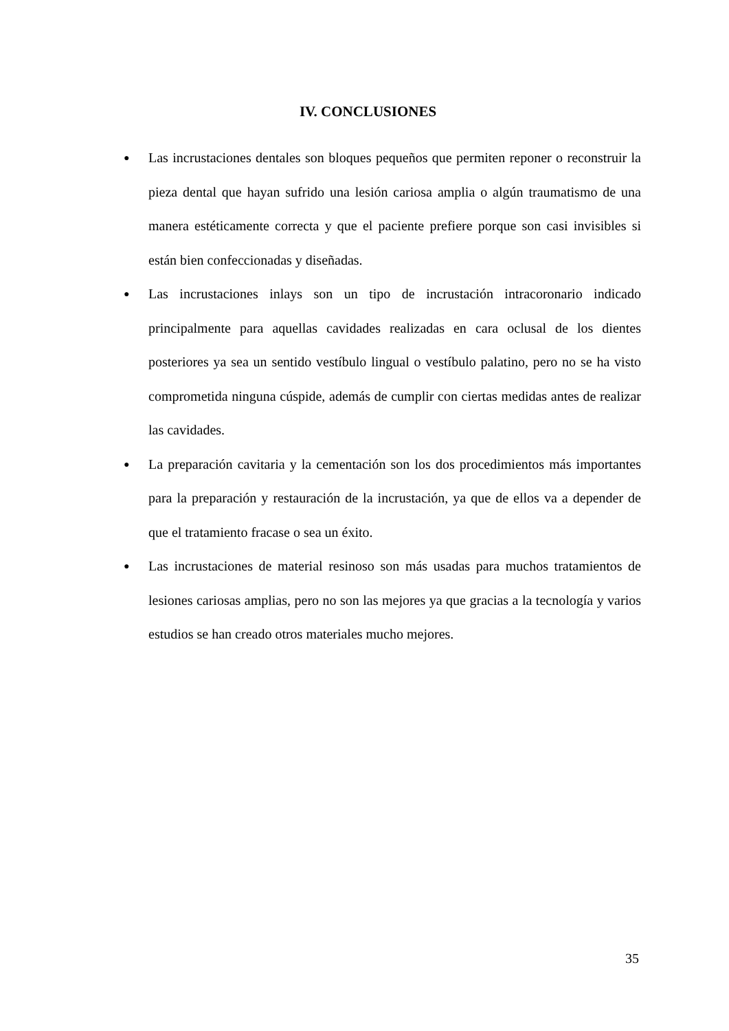IV. CONCLUSIONES
● Las incrustaciones dentales son bloques pequeños que permiten reponer o reconstruir la pieza dental que hayan sufrido una lesión cariosa amplia o algún traumatismo de una manera estéticamente correcta y que el paciente prefiere porque son casi invisibles si están bien confeccionadas y diseñadas.
● Las incrustaciones inlays son un tipo de incrustación intracoronario indicado principalmente para aquellas cavidades realizadas en cara oclusal de los dientes posteriores ya sea un sentido vestíbulo lingual o vestíbulo palatino, pero no se ha visto comprometida ninguna cúspide, además de cumplir con ciertas medidas antes de realizar las cavidades.
● La preparación cavitaria y la cementación son los dos procedimientos más importantes para la preparación y restauración de la incrustación, ya que de ellos va a depender de que el tratamiento fracase o sea un éxito.
● Las incrustaciones de material resinoso son más usadas para muchos tratamientos de lesiones cariosas amplias, pero no son las mejores ya que gracias a la tecnología y varios estudios se han creado otros materiales mucho mejores.
35